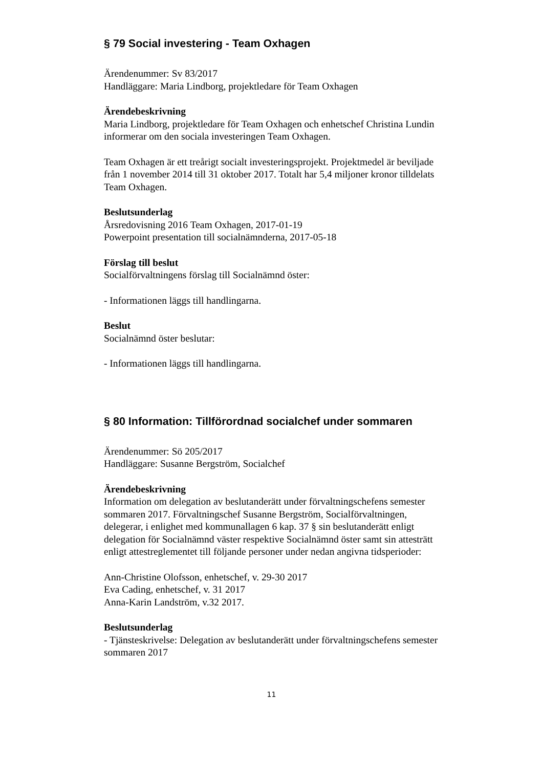§ 79 Social investering - Team Oxhagen
Ärendenummer: Sv 83/2017
Handläggare: Maria Lindborg, projektledare för Team Oxhagen
Ärendebeskrivning
Maria Lindborg, projektledare för Team Oxhagen och enhetschef Christina Lundin informerar om den sociala investeringen Team Oxhagen.
Team Oxhagen är ett treårigt socialt investeringsprojekt. Projektmedel är beviljade från 1 november 2014 till 31 oktober 2017. Totalt har 5,4 miljoner kronor tilldelats Team Oxhagen.
Beslutsunderlag
Årsredovisning 2016 Team Oxhagen, 2017-01-19
Powerpoint presentation till socialnämnderna, 2017-05-18
Förslag till beslut
Socialförvaltningens förslag till Socialnämnd öster:
- Informationen läggs till handlingarna.
Beslut
Socialnämnd öster beslutar:
- Informationen läggs till handlingarna.
§ 80 Information: Tillförordnad socialchef under sommaren
Ärendenummer: Sö 205/2017
Handläggare: Susanne Bergström, Socialchef
Ärendebeskrivning
Information om delegation av beslutanderätt under förvaltningschefens semester sommaren 2017. Förvaltningschef Susanne Bergström, Socialförvaltningen, delegerar, i enlighet med kommunallagen 6 kap. 37 § sin beslutanderätt enligt delegation för Socialnämnd väster respektive Socialnämnd öster samt sin attesträtt enligt attestreglementet till följande personer under nedan angivna tidsperioder:
Ann-Christine Olofsson, enhetschef, v. 29-30 2017
Eva Cading, enhetschef, v. 31 2017
Anna-Karin Landström, v.32 2017.
Beslutsunderlag
- Tjänsteskrivelse: Delegation av beslutanderätt under förvaltningschefens semester sommaren 2017
11